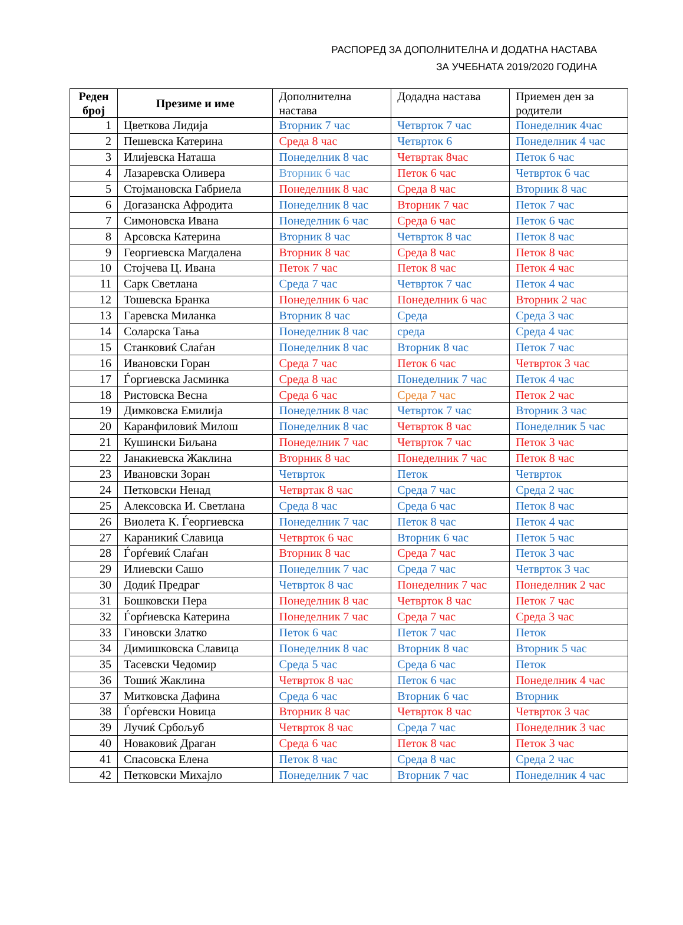РАСПОРЕД ЗА ДОПОЛНИТЕЛНА И ДОДАТНА НАСТАВА
ЗА УЧЕБНАТА 2019/2020 ГОДИНА
| Реден број | Презиме и име | Дополнителна настава | Додадна настава | Приемен ден за родители |
| --- | --- | --- | --- | --- |
| 1 | Цветкова Лидија | Вторник 7 час | Четврток 7 час | Понеделник 4час |
| 2 | Пешевска Катерина | Среда 8 час | Четврток 6 | Понеделник 4 час |
| 3 | Илијевска Наташа | Понеделник 8 час | Четвртак 8час | Петок 6 час |
| 4 | Лазаревска Оливера | Вторник 6 час | Петок 6 час | Четврток 6 час |
| 5 | Стојмановска Габриела | Понеделник 8 час | Среда 8 час | Вторник 8 час |
| 6 | Догазанска Афродита | Понеделник 8 час | Вторник 7 час | Петок 7 час |
| 7 | Симоновска Ивана | Понеделник 6 час | Среда 6 час | Петок 6 час |
| 8 | Арсовска Катерина | Вторник 8 час | Четврток 8 час | Петок 8 час |
| 9 | Георгиевска Магдалена | Вторник 8 час | Среда 8 час | Петок 8 час |
| 10 | Стојчева Ц. Ивана | Петок 7 час | Петок 8 час | Петок 4 час |
| 11 | Сарк Светлана | Среда 7 час | Четврток 7 час | Петок 4 час |
| 12 | Тошевска Бранка | Понеделник 6 час | Понеделник 6 час | Вторник 2 час |
| 13 | Гаревска Миланка | Вторник 8 час | Среда | Среда 3 час |
| 14 | Соларска Тања | Понеделник 8 час | среда | Среда 4 час |
| 15 | Станковиќ Слаѓан | Понеделник 8 час | Вторник 8 час | Петок 7 час |
| 16 | Ивановски Горан | Среда 7 час | Петок 6 час | Четврток 3 час |
| 17 | Ѓоргиевска Јасминка | Среда 8 час | Понеделник 7 час | Петок 4 час |
| 18 | Ристовска Весна | Среда 6 час | Среда 7 час | Петок 2 час |
| 19 | Димковска Емилија | Понеделник 8 час | Четврток 7 час | Вторник 3 час |
| 20 | Каранфиловиќ Милош | Понеделник 8 час | Четврток 8 час | Понеделник 5 час |
| 21 | Кушински Биљана | Понеделник 7 час | Четврток 7 час | Петок 3 час |
| 22 | Јанакиевска Жаклина | Вторник 8 час | Понеделник 7 час | Петок 8 час |
| 23 | Ивановски Зоран | Четврток | Петок | Четврток |
| 24 | Петковски Ненад | Четвртак 8 час | Среда 7 час | Среда 2 час |
| 25 | Алексовска И. Светлана | Среда 8 час | Среда 6 час | Петок 8 час |
| 26 | Виолета К. Ѓеоргиевска | Понеделник 7 час | Петок 8 час | Петок 4 час |
| 27 | Караникиќ Славица | Четврток 6 час | Вторник 6 час | Петок 5 час |
| 28 | Ѓорѓевиќ Слаѓан | Вторник 8 час | Среда 7 час | Петок 3 час |
| 29 | Илиевски Сашо | Понеделник 7 час | Среда 7 час | Четврток 3 час |
| 30 | Додиќ Предраг | Четврток 8 час | Понеделник 7 час | Понеделник 2 час |
| 31 | Бошковски Пера | Понеделник 8 час | Четврток 8 час | Петок 7 час |
| 32 | Ѓорѓиевска Катерина | Понеделник 7 час | Среда 7 час | Среда 3 час |
| 33 | Гиновски Златко | Петок 6 час | Петок 7 час | Петок |
| 34 | Димишковска Славица | Понеделник 8 час | Вторник 8 час | Вторник 5 час |
| 35 | Тасевски Чедомир | Среда 5 час | Среда 6 час | Петок |
| 36 | Тошиќ Жаклина | Четврток 8 час | Петок 6 час | Понеделник 4 час |
| 37 | Митковска Дафина | Среда 6 час | Вторник 6 час | Вторник |
| 38 | Ѓорѓевски Новица | Вторник 8 час | Четврток 8 час | Четврток 3 час |
| 39 | Лучиќ Србољуб | Четврток 8 час | Среда 7 час | Понеделник 3 час |
| 40 | Новаковиќ Драган | Среда 6 час | Петок 8 час | Петок 3 час |
| 41 | Спасовска Елена | Петок 8 час | Среда 8 час | Среда 2 час |
| 42 | Петковски Михајло | Понеделник 7 час | Вторник 7 час | Понеделник 4 час |